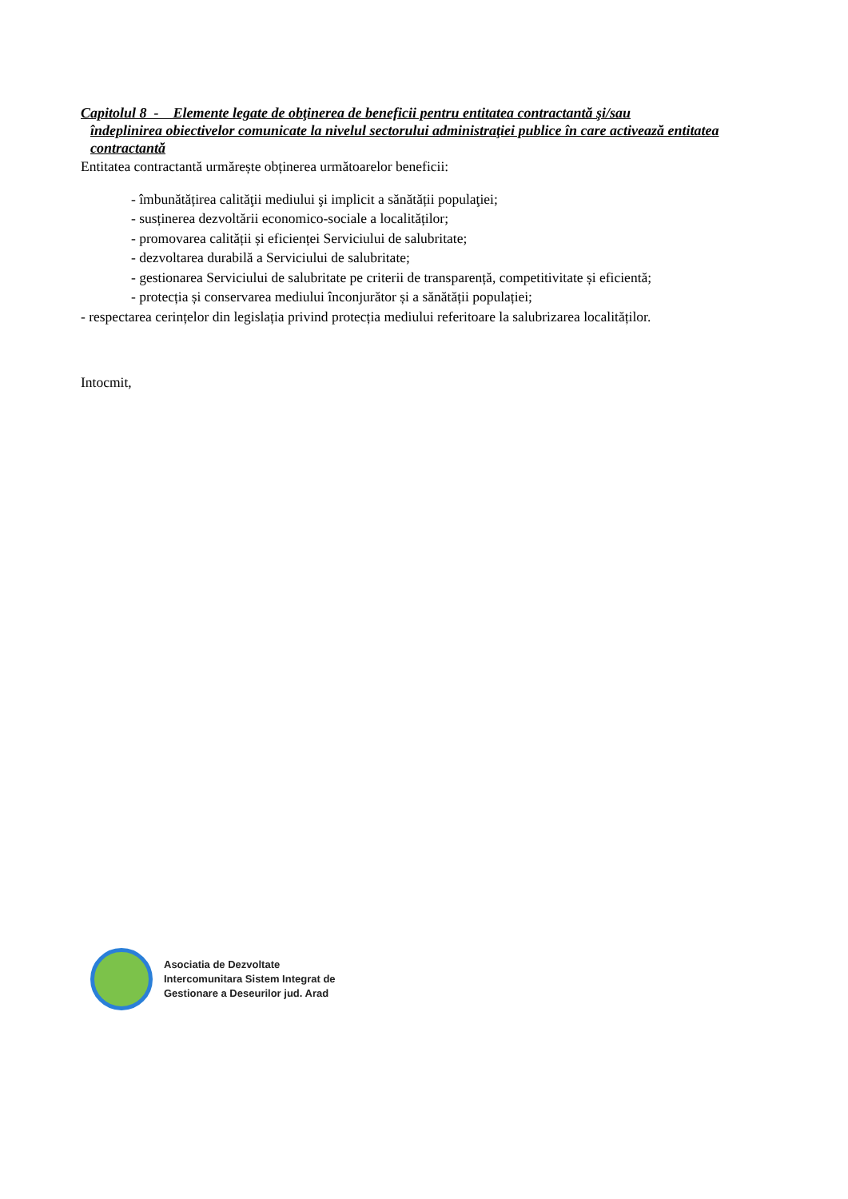Capitolul 8 - Elemente legate de obţinerea de beneficii pentru entitatea contractantă şi/sau
îndeplinirea obiectivelor comunicate la nivelul sectorului administraţiei publice în care activează entitatea contractantă
Entitatea contractantă urmărește obținerea următoarelor beneficii:
- îmbunătățirea calităţii mediului şi implicit a sănătății populaţiei;
- susținerea dezvoltării economico-sociale a localităților;
- promovarea calității și eficienței Serviciului de salubritate;
- dezvoltarea durabilă a Serviciului de salubritate;
- gestionarea Serviciului de salubritate pe criterii de transparență, competitivitate și eficientă;
- protecția și conservarea mediului înconjurător și a sănătății populației;
- respectarea cerințelor din legislația privind protecția mediului referitoare la salubrizarea localităților.
Intocmit,
Asociatia de Dezvoltate
Intercomunitara Sistem Integrat de
Gestionare a Deseurilor jud. Arad